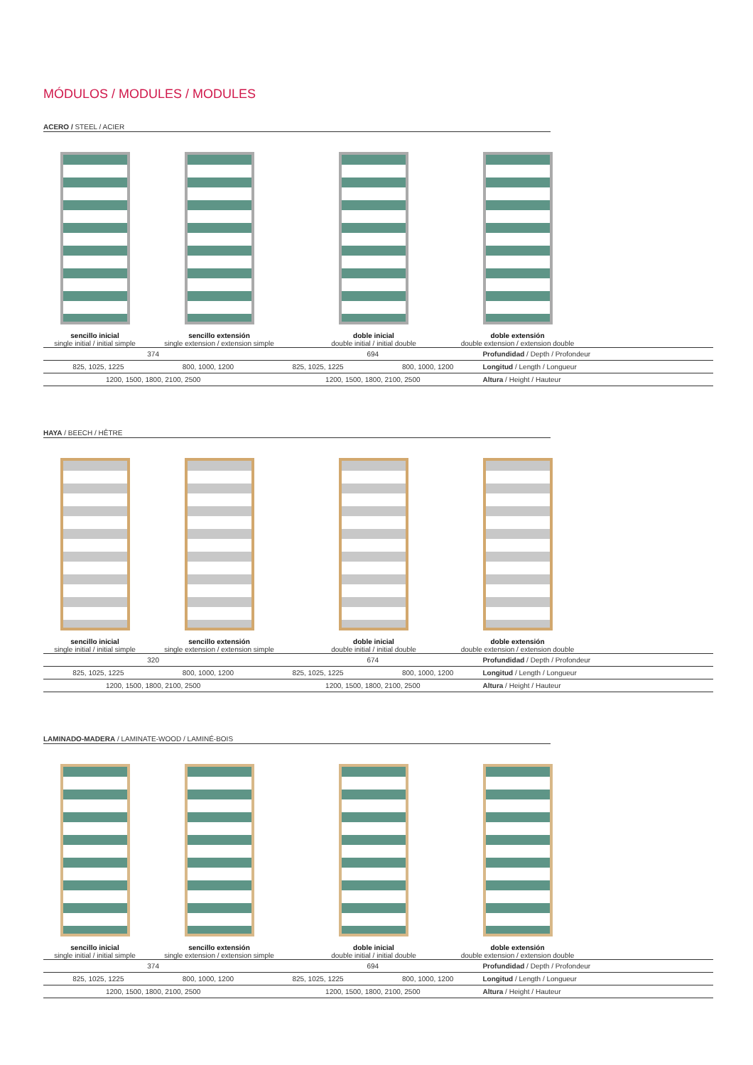MÓDULOS / MODULES / MODULES
ACERO / STEEL / ACIER
sencillo inicial
single initial / initial simple
sencillo extensión
single extension / extension simple
doble inicial
double initial / initial double
doble extensión
double extension / extension double
| 374 | | 694 | | Profundidad / Depth / Profondeur |
| 825, 1025, 1225 | 800, 1000, 1200 | 825, 1025, 1225 | 800, 1000, 1200 | Longitud / Length / Longueur |
| 1200, 1500, 1800, 2100, 2500 | | 1200, 1500, 1800, 2100, 2500 | | Altura / Height / Hauteur |
HAYA / BEECH / HÊTRE
sencillo inicial
single initial / initial simple
sencillo extensión
single extension / extension simple
doble inicial
double initial / initial double
doble extensión
double extension / extension double
| 320 | | 674 | | Profundidad / Depth / Profondeur |
| 825, 1025, 1225 | 800, 1000, 1200 | 825, 1025, 1225 | 800, 1000, 1200 | Longitud / Length / Longueur |
| 1200, 1500, 1800, 2100, 2500 | | 1200, 1500, 1800, 2100, 2500 | | Altura / Height / Hauteur |
LAMINADO-MADERA / LAMINATE-WOOD / LAMINÉ-BOIS
sencillo inicial
single initial / initial simple
sencillo extensión
single extension / extension simple
doble inicial
double initial / initial double
doble extensión
double extension / extension double
| 374 | | 694 | | Profundidad / Depth / Profondeur |
| 825, 1025, 1225 | 800, 1000, 1200 | 825, 1025, 1225 | 800, 1000, 1200 | Longitud / Length / Longueur |
| 1200, 1500, 1800, 2100, 2500 | | 1200, 1500, 1800, 2100, 2500 | | Altura / Height / Hauteur |